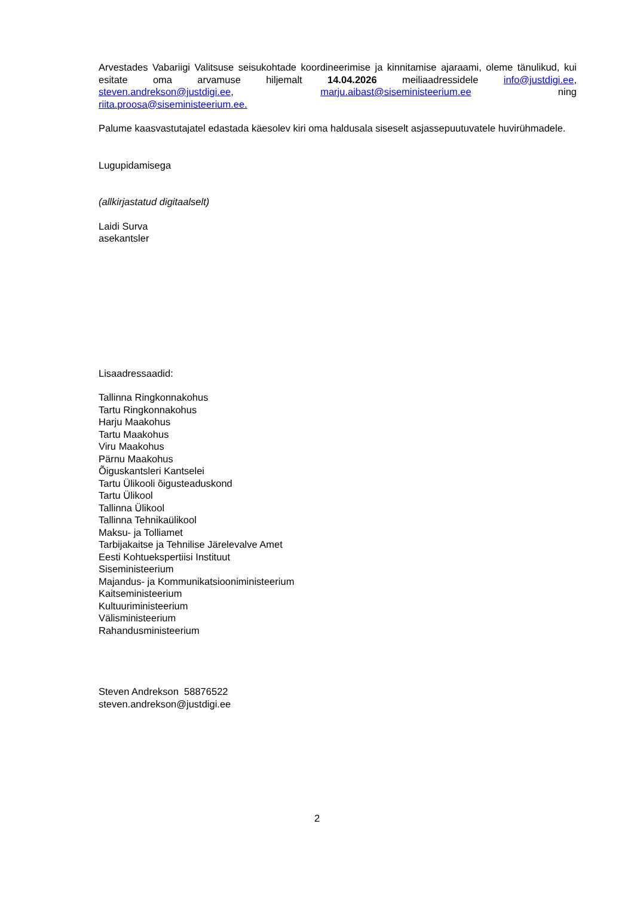Arvestades Vabariigi Valitsuse seisukohtade koordineerimise ja kinnitamise ajaraami, oleme tänulikud, kui esitate oma arvamuse hiljemalt 14.04.2026 meiliaadressidele info@justdigi.ee, steven.andrekson@justdigi.ee, marju.aibast@siseministeerium.ee ning
riita.proosa@siseministeerium.ee.
Palume kaasvastutajatel edastada käesolev kiri oma haldusala siseselt asjassepuutuvatele huvirühmadele.
Lugupidamisega
(allkirjastatud digitaalselt)
Laidi Surva
asekantsler
Lisaadressaadid:
Tallinna Ringkonnakohus
Tartu Ringkonnakohus
Harju Maakohus
Tartu Maakohus
Viru Maakohus
Pärnu Maakohus
Õiguskantsleri Kantselei
Tartu Ülikooli õigusteaduskond
Tartu Ülikool
Tallinna Ülikool
Tallinna Tehnikaülikool
Maksu- ja Tolliamet
Tarbijakaitse ja Tehnilise Järelevalve Amet
Eesti Kohtuekspertiisi Instituut
Siseministeerium
Majandus- ja Kommunikatsiooniministeerium
Kaitseministeerium
Kultuuriministeerium
Välisministeerium
Rahandusministeerium
Steven Andrekson 58876522
steven.andrekson@justdigi.ee
2